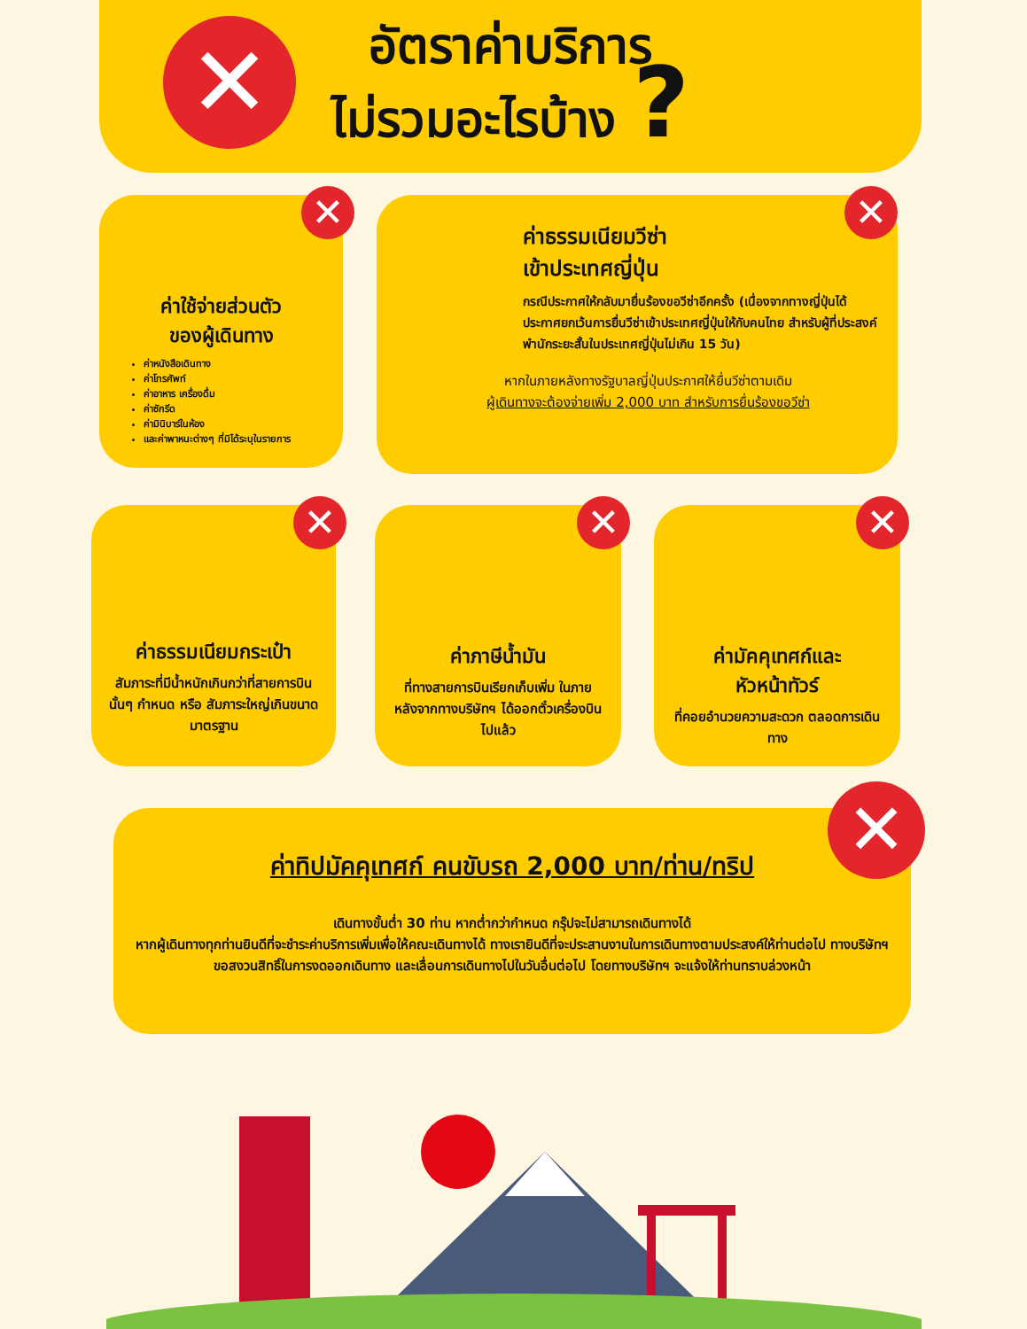✕
อัตราค่าบริการ
ไม่รวมอะไรบ้าง ?
✕
ค่าใช้จ่ายส่วนตัว
ของผู้เดินทาง
ค่าหนังสือเดินทาง
ค่าโทรศัพท์
ค่าอาหาร เครื่องดื่ม
ค่าซักรีด
ค่ามินิบาร์ในห้อง
และค่าพาหนะต่างๆ ที่มิได้ระบุในรายการ
✕
ค่าธรรมเนียมวีซ่า
เข้าประเทศญี่ปุ่น
กรณีประกาศให้กลับมายื่นร้องขอวีซ่าอีกครั้ง (เนื่องจากทางญี่ปุ่นได้ประกาศยกเว้นการยื่นวีซ่าเข้าประเทศญี่ปุ่นให้กับคนไทย สำหรับผู้ที่ประสงค์พำนักระยะสั้นในประเทศญี่ปุ่นไม่เกิน 15 วัน)
หากในภายหลังทางรัฐบาลญี่ปุ่นประกาศให้ยื่นวีซ่าตามเดิม
ผู้เดินทางจะต้องจ่ายเพิ่ม 2,000 บาท สำหรับการยื่นร้องขอวีซ่า
✕
ค่าธรรมเนียมกระเป๋า
สัมภาระที่มีน้ำหนักเกินกว่าที่สายการบินนั้นๆ กำหนด หรือ สัมภาระใหญ่เกินขนาดมาตรฐาน
✕
ค่าภาษีน้ำมัน
ที่ทางสายการบินเรียกเก็บเพิ่ม ในภายหลังจากทางบริษัทฯ ได้ออกตั๋วเครื่องบินไปแล้ว
✕
ค่ามัคคุเทศก์และ
หัวหน้าทัวร์
ที่คอยอำนวยความสะดวก ตลอดการเดินทาง
✕
ค่าทิปมัคคุเทศก์ คนขับรถ 2,000 บาท/ท่าน/ทริป
เดินทางขั้นต่ำ 30 ท่าน หากต่ำกว่ากำหนด กรุ๊ปจะไม่สามารถเดินทางได้
หากผู้เดินทางทุกท่านยินดีที่จะชำระค่าบริการเพิ่มเพื่อให้คณะเดินทางได้ ทางเรายินดีที่จะประสานงานในการเดินทางตามประสงค์ให้ท่านต่อไป ทางบริษัทฯ ขอสงวนสิทธิ์ในการงดออกเดินทาง และเลื่อนการเดินทางไปในวันอื่นต่อไป โดยทางบริษัทฯ จะแจ้งให้ท่านทราบล่วงหน้า